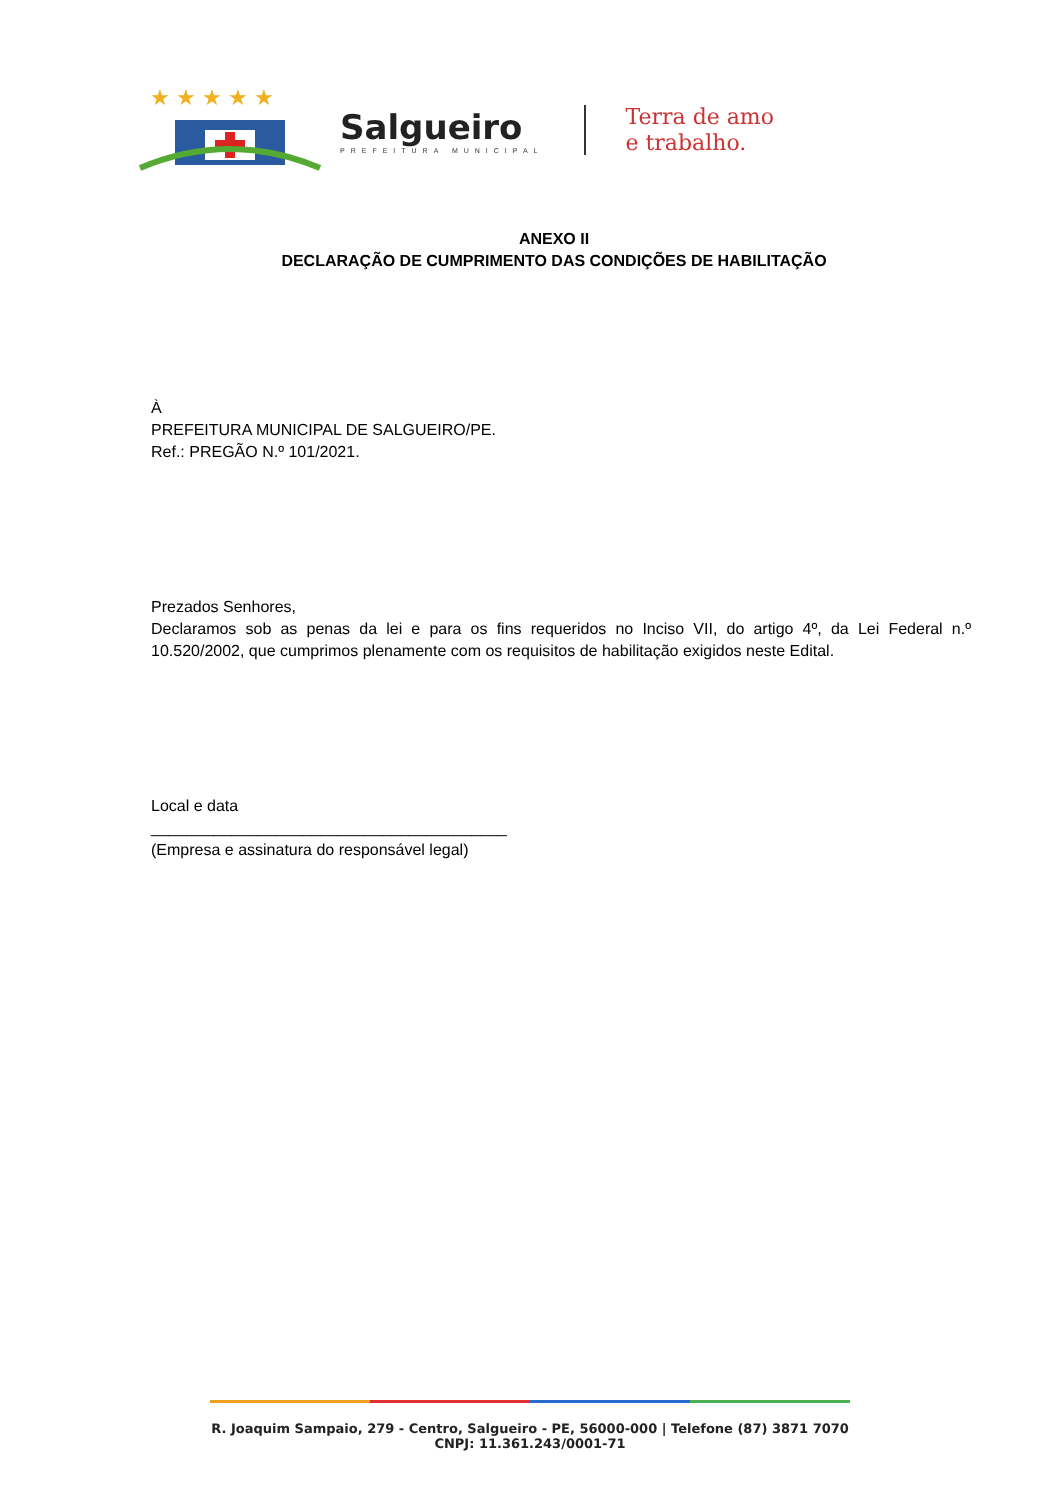★ ★ ★ ★ ★
Salgueiro
PREFEITURA MUNICIPAL
Terra de amo
e trabalho.
ANEXO II
DECLARAÇÃO DE CUMPRIMENTO DAS CONDIÇÕES DE HABILITAÇÃO
À
PREFEITURA MUNICIPAL DE SALGUEIRO/PE.
Ref.: PREGÃO N.º 101/2021.
Prezados Senhores,
Declaramos sob as penas da lei e para os fins requeridos no Inciso VII, do artigo 4º, da Lei Federal n.º 10.520/2002, que cumprimos plenamente com os requisitos de habilitação exigidos neste Edital.
Local e data
________________________________________
(Empresa e assinatura do responsável legal)
R. Joaquim Sampaio, 279 - Centro, Salgueiro - PE, 56000-000 | Telefone (87) 3871 7070
CNPJ: 11.361.243/0001-71